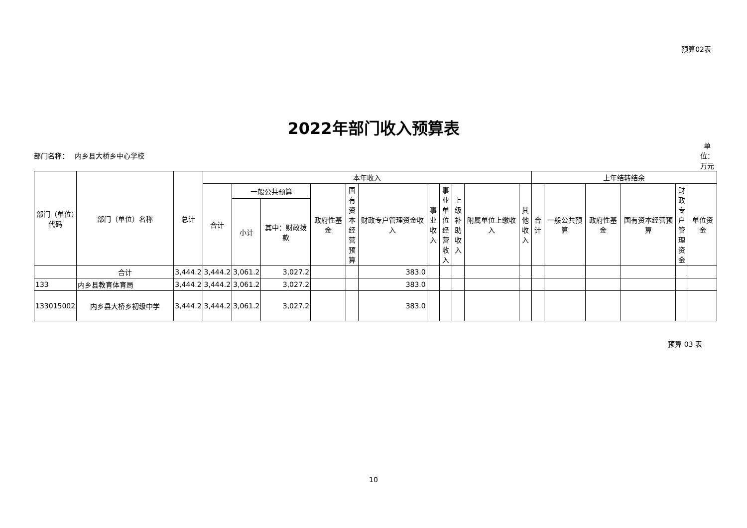预算02表
2022年部门收入预算表
部门名称： 内乡县大桥乡中心学校
单位：万元
| 部门（单位）代码 | 部门（单位）名称 | 总计 | 本年收入 | | | | | | | | | | | 上年结转结余 | | | | | |
| --- | --- | --- | --- | --- | --- | --- | --- | --- | --- | --- | --- | --- | --- | --- | --- | --- | --- | --- | --- |
| | | | 合计 | 一般公共预算 | | 政府性基金 | 国有资本经营预算 | 财政专户管理资金收入 | 事业收入 | 事业单位经营收入 | 上级补助收入 | 附属单位上缴收入 | 其他收入 | 合计 | 一般公共预算 | 政府性基金 | 国有资本经营预算 | 财政专户管理资金 | 单位资金 |
| | | | | 小计 | 其中：财政拨款 | | | | | | | | | | | | | | |
| | 合计 | 3,444.2 | 3,444.2 | 3,061.2 | 3,027.2 | | | 383.0 | | | | | | | | | | | |
| 133 | 内乡县教育体育局 | 3,444.2 | 3,444.2 | 3,061.2 | 3,027.2 | | | 383.0 | | | | | | | | | | | |
| 133015002 | 内乡县大桥乡初级中学 | 3,444.2 | 3,444.2 | 3,061.2 | 3,027.2 | | | 383.0 | | | | | | | | | | | |
预算 03 表
10